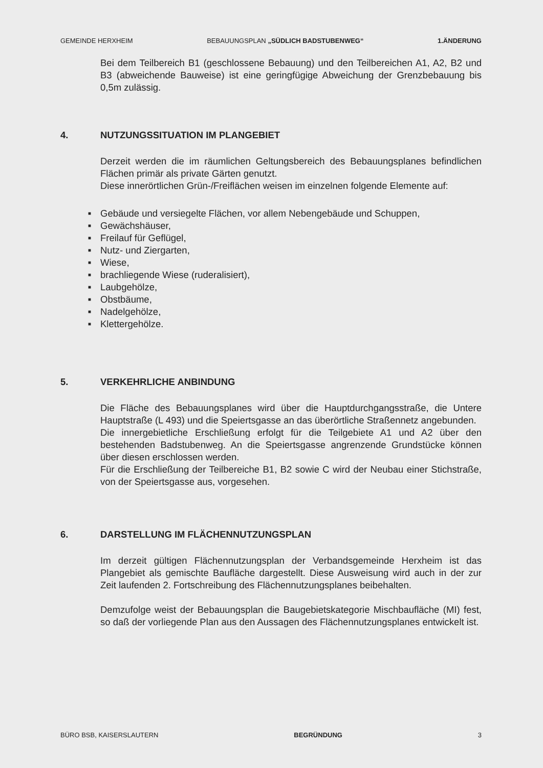GEMEINDE HERXHEIM BEBAUUNGSPLAN „SÜDLICH BADSTUBENWEG“1.ÄNDERUNG
Bei dem Teilbereich B1 (geschlossene Bebauung) und den Teilbereichen A1, A2, B2 und B3 (abweichende Bauweise) ist eine geringfügige Abweichung der Grenzbebauung bis 0,5m zulässig.
4. NUTZUNGSSITUATION IM PLANGEBIET
Derzeit werden die im räumlichen Geltungsbereich des Bebauungsplanes befindlichen Flächen primär als private Gärten genutzt.
Diese innerörtlichen Grün-/Freiflächen weisen im einzelnen folgende Elemente auf:
■ Gebäude und versiegelte Flächen, vor allem Nebengebäude und Schuppen,
■ Gewächshäuser,
■ Freilauf für Geflügel,
■ Nutz- und Ziergarten,
■ Wiese,
■ brachliegende Wiese (ruderalisiert),
■ Laubgehölze,
■ Obstbäume,
■ Nadelgehölze,
■ Klettergehölze.
5. VERKEHRLICHE ANBINDUNG
Die Fläche des Bebauungsplanes wird über die Hauptdurchgangsstraße, die Untere Hauptstraße (L 493) und die Speiertsgasse an das überörtliche Straßennetz angebunden.
Die innergebietliche Erschließung erfolgt für die Teilgebiete A1 und A2 über den bestehenden Badstubenweg. An die Speiertsgasse angrenzende Grundstücke können über diesen erschlossen werden.
Für die Erschließung der Teilbereiche B1, B2 sowie C wird der Neubau einer Stichstraße, von der Speiertsgasse aus, vorgesehen.
6. DARSTELLUNG IM FLÄCHENNUTZUNGSPLAN
Im derzeit gültigen Flächennutzungsplan der Verbandsgemeinde Herxheim ist das Plangebiet als gemischte Baufläche dargestellt. Diese Ausweisung wird auch in der zur Zeit laufenden 2. Fortschreibung des Flächennutzungsplanes beibehalten.
Demzufolge weist der Bebauungsplan die Baugebietskategorie Mischbaufläche (MI) fest, so daß der vorliegende Plan aus den Aussagen des Flächennutzungsplanes entwickelt ist.
BÜRO BSB, KAISERSLAUTERN BEGRÜNDUNG 3